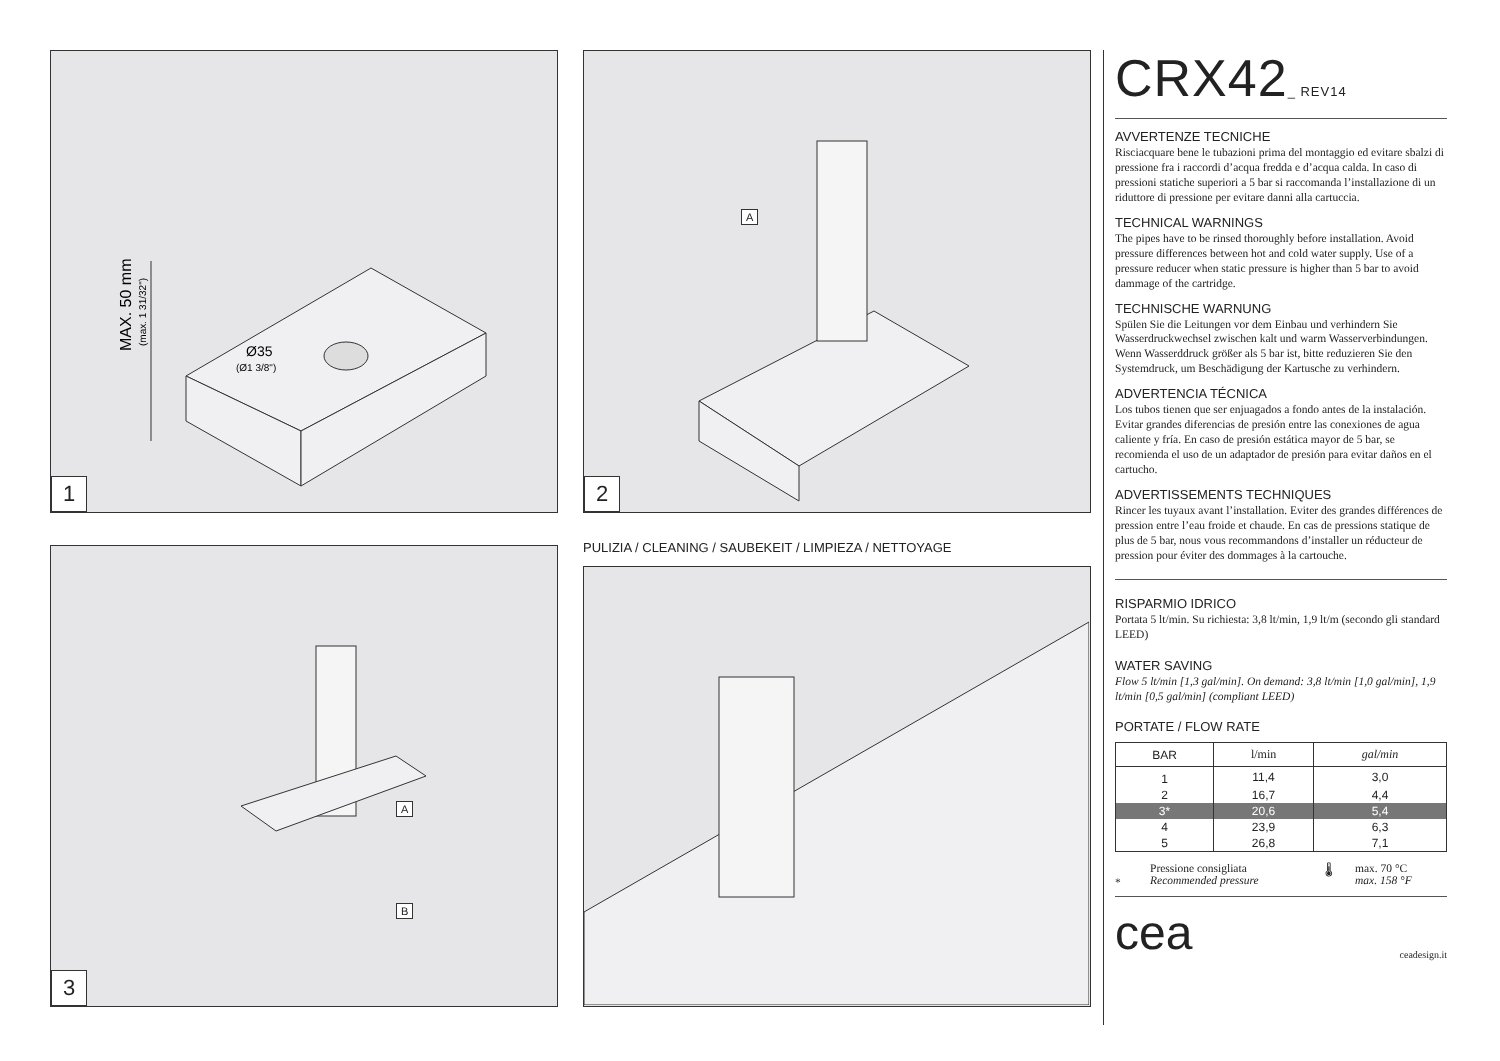MAX. 50 mm
(max. 1 31/32")
Ø35
(Ø1 3/8")
1
A
2
A
B
3
PULIZIA / CLEANING / SAUBEKEIT / LIMPIEZA / NETTOYAGE
CRX42_ REV14
AVVERTENZE TECNICHE
Risciacquare bene le tubazioni prima del montaggio ed evitare sbalzi di pressione fra i raccordi d’acqua fredda e d’acqua calda. In caso di pressioni statiche superiori a 5 bar si raccomanda l’installazione di un riduttore di pressione per evitare danni alla cartuccia.
TECHNICAL WARNINGS
The pipes have to be rinsed thoroughly before installation. Avoid pressure differences between hot and cold water supply. Use of a pressure reducer when static pressure is higher than 5 bar to avoid dammage of the cartridge.
TECHNISCHE WARNUNG
Spülen Sie die Leitungen vor dem Einbau und verhindern Sie Wasserdruckwechsel zwischen kalt und warm Wasserverbindungen. Wenn Wasserddruck größer als 5 bar ist, bitte reduzieren Sie den Systemdruck, um Beschädigung der Kartusche zu verhindern.
ADVERTENCIA TÉCNICA
Los tubos tienen que ser enjuagados a fondo antes de la instalación. Evitar grandes diferencias de presión entre las conexiones de agua caliente y fría. En caso de presión estática mayor de 5 bar, se recomienda el uso de un adaptador de presión para evitar daños en el cartucho.
ADVERTISSEMENTS TECHNIQUES
Rincer les tuyaux avant l’installation. Eviter des grandes différences de pression entre l’eau froide et chaude. En cas de pressions statique de plus de 5 bar, nous vous recommandons d’installer un réducteur de pression pour éviter des dommages à la cartouche.
RISPARMIO IDRICO
Portata 5 lt/min. Su richiesta: 3,8 lt/min, 1,9 lt/m (secondo gli standard LEED)
WATER SAVING
Flow 5 lt/min [1,3 gal/min]. On demand: 3,8 lt/min [1,0 gal/min], 1,9 lt/min [0,5 gal/min] (compliant LEED)
PORTATE / FLOW RATE
| BAR | l/min | gal/min |
| --- | --- | --- |
| 1 | 11,4 | 3,0 |
| 2 | 16,7 | 4,4 |
| 3* | 20,6 | 5,4 |
| 4 | 23,9 | 6,3 |
| 5 | 26,8 | 7,1 |
*
Pressione consigliata
Recommended pressure
🌡 max. 70 °C
max. 158 °F
cea ceadesign.it